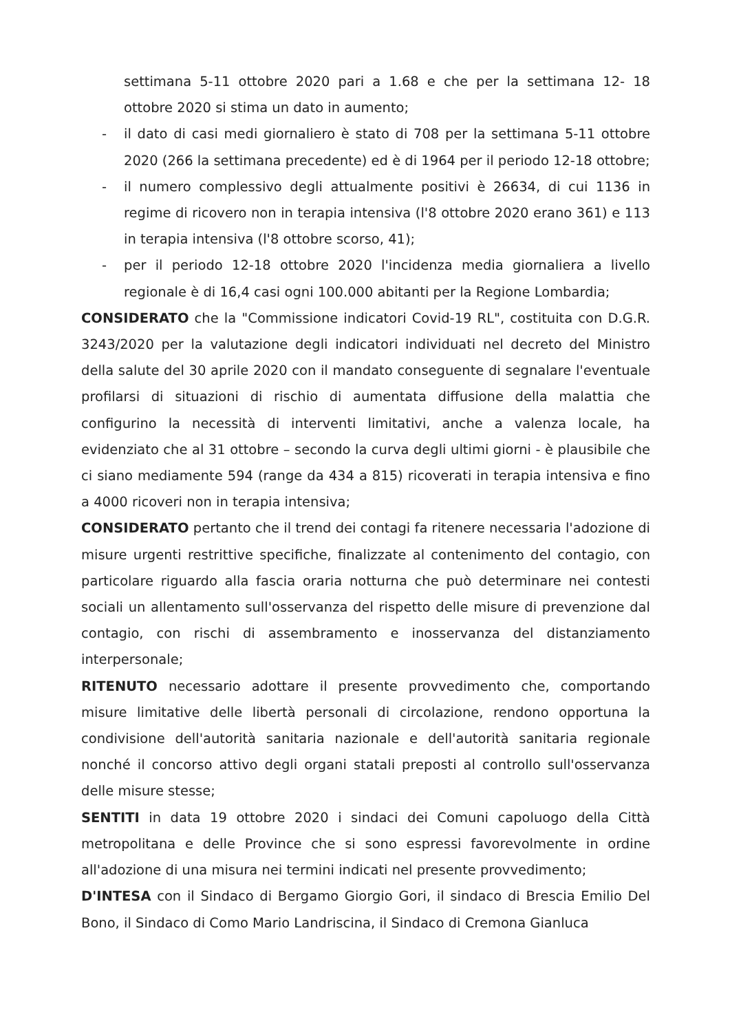settimana 5-11 ottobre 2020 pari a 1.68 e che per la settimana 12- 18 ottobre 2020 si stima un dato in aumento;
- il dato di casi medi giornaliero è stato di 708 per la settimana 5-11 ottobre 2020 (266 la settimana precedente) ed è di 1964 per il periodo 12-18 ottobre;
- il numero complessivo degli attualmente positivi è 26634, di cui 1136 in regime di ricovero non in terapia intensiva (l'8 ottobre 2020 erano 361) e 113 in terapia intensiva (l'8 ottobre scorso, 41);
- per il periodo 12-18 ottobre 2020 l'incidenza media giornaliera a livello regionale è di 16,4 casi ogni 100.000 abitanti per la Regione Lombardia;
CONSIDERATO che la "Commissione indicatori Covid-19 RL", costituita con D.G.R. 3243/2020 per la valutazione degli indicatori individuati nel decreto del Ministro della salute del 30 aprile 2020 con il mandato conseguente di segnalare l'eventuale profilarsi di situazioni di rischio di aumentata diffusione della malattia che configurino la necessità di interventi limitativi, anche a valenza locale, ha evidenziato che al 31 ottobre – secondo la curva degli ultimi giorni - è plausibile che ci siano mediamente 594 (range da 434 a 815) ricoverati in terapia intensiva e fino a 4000 ricoveri non in terapia intensiva;
CONSIDERATO pertanto che il trend dei contagi fa ritenere necessaria l'adozione di misure urgenti restrittive specifiche, finalizzate al contenimento del contagio, con particolare riguardo alla fascia oraria notturna che può determinare nei contesti sociali un allentamento sull'osservanza del rispetto delle misure di prevenzione dal contagio, con rischi di assembramento e inosservanza del distanziamento interpersonale;
RITENUTO necessario adottare il presente provvedimento che, comportando misure limitative delle libertà personali di circolazione, rendono opportuna la condivisione dell'autorità sanitaria nazionale e dell'autorità sanitaria regionale nonché il concorso attivo degli organi statali preposti al controllo sull'osservanza delle misure stesse;
SENTITI in data 19 ottobre 2020 i sindaci dei Comuni capoluogo della Città metropolitana e delle Province che si sono espressi favorevolmente in ordine all'adozione di una misura nei termini indicati nel presente provvedimento;
D'INTESA con il Sindaco di Bergamo Giorgio Gori, il sindaco di Brescia Emilio Del Bono, il Sindaco di Como Mario Landriscina, il Sindaco di Cremona Gianluca